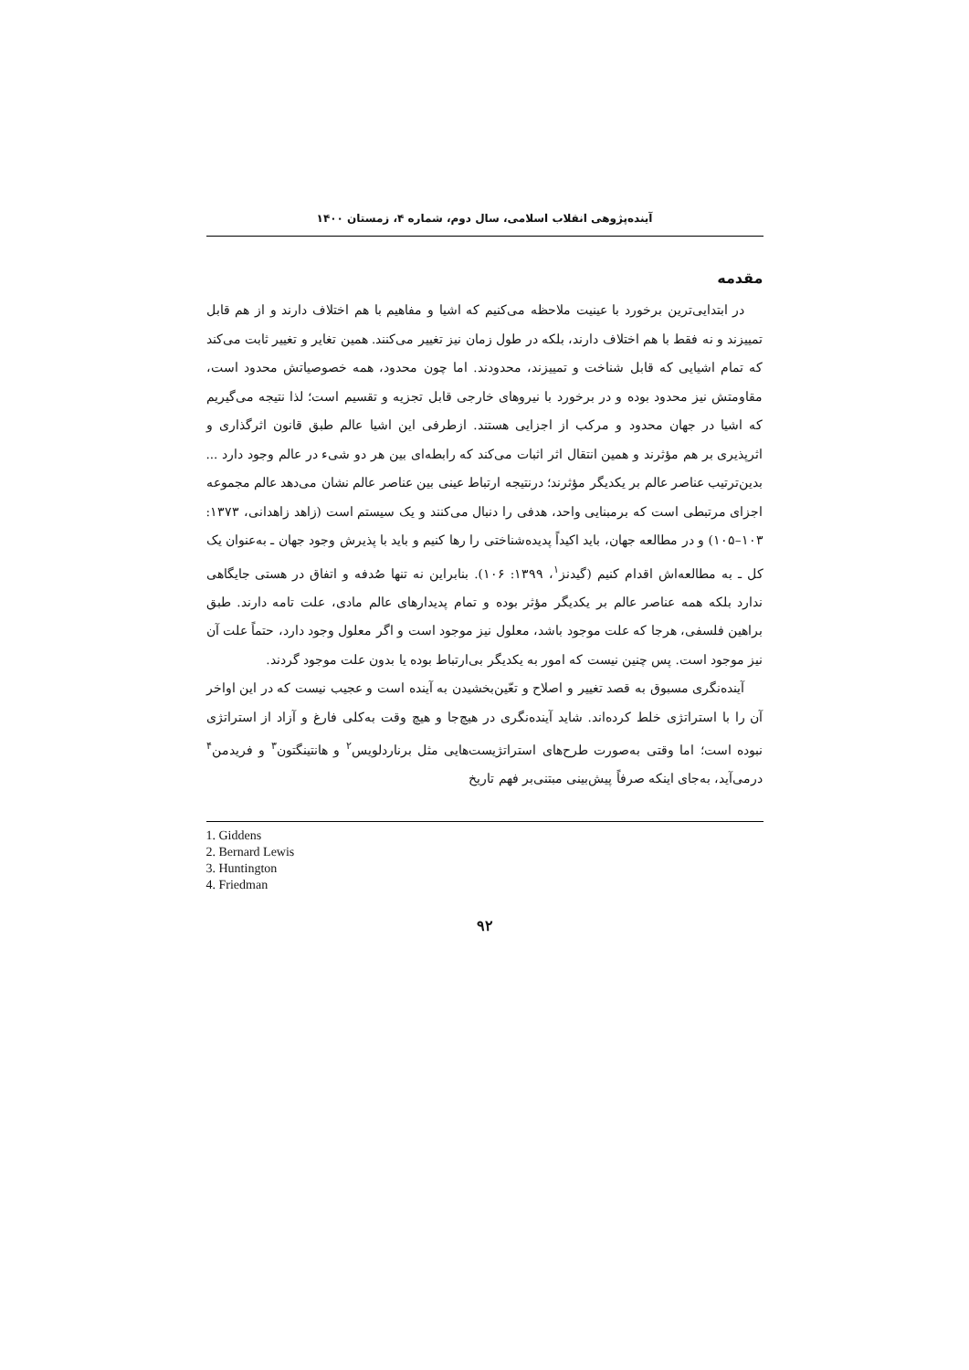آینده‌پژوهی انقلاب اسلامی، سال دوم، شماره ۴، زمستان ۱۴۰۰
مقدمه
در ابتدایی‌ترین برخورد با عینیت ملاحظه می‌کنیم که اشیا و مفاهیم با هم اختلاف دارند و از هم قابل تمییزند و نه فقط با هم اختلاف دارند، بلکه در طول زمان نیز تغییر می‌کنند. همین تغایر و تغییر ثابت می‌کند که تمام اشیایی که قابل شناخت و تمییزند، محدودند. اما چون محدود، همه خصوصیاتش محدود است، مقاومتش نیز محدود بوده و در برخورد با نیروهای خارجی قابل تجزیه و تقسیم است؛ لذا نتیجه می‌گیریم که اشیا در جهان محدود و مرکب از اجزایی هستند. ازطرفی این اشیا عالم طبق قانون اثرگذاری و اثرپذیری بر هم مؤثرند و همین انتقال اثر اثبات می‌کند که رابطه‌ای بین هر دو شیء در عالم وجود دارد ... بدین‌ترتیب عناصر عالم بر یکدیگر مؤثرند؛ درنتیجه ارتباط عینی بین عناصر عالم نشان می‌دهد عالم مجموعه اجزای مرتبطی است که برمبنایی واحد، هدفی را دنبال می‌کنند و یک سیستم است (زاهد زاهدانی، ۱۳۷۳: ۱۰۳–۱۰۵) و در مطالعه جهان، باید اکیداً پدیده‌شناختی را رها کنیم و باید با پذیرش وجود جهان ـ به‌عنوان یک کل ـ به مطالعه‌اش اقدام کنیم (گیدنز<sup>۱</sup>، ۱۳۹۹: ۱۰۶). بنابراین نه تنها صُدفه و اتفاق در هستی جایگاهی ندارد بلکه همه عناصر عالم بر یکدیگر مؤثر بوده و تمام پدیدارهای عالم مادی، علت تامه دارند. طبق براهین فلسفی، هرجا که علت موجود باشد، معلول نیز موجود است و اگر معلول وجود دارد، حتماً علت آن نیز موجود است. پس چنین نیست که امور به یکدیگر بی‌ارتباط بوده یا بدون علت موجود گردند.
آینده‌نگری مسبوق به قصد تغییر و اصلاح و تعّین‌بخشیدن به آینده است و عجیب نیست که در این اواخر آن را با استراتژی خلط کرده‌اند. شاید آینده‌نگری در هیچ‌جا و هیچ وقت به‌کلی فارغ و آزاد از استراتژی نبوده است؛ اما وقتی به‌صورت طرح‌های استراتژیست‌هایی مثل برناردلویس<sup>۲</sup> و هانتینگتون<sup>۳</sup> و فریدمن<sup>۴</sup> درمی‌آید، به‌جای اینکه صرفاً پیش‌بینی مبتنی‌بر فهم تاریخ
1. Giddens
2. Bernard Lewis
3. Huntington
4. Friedman
۹۲